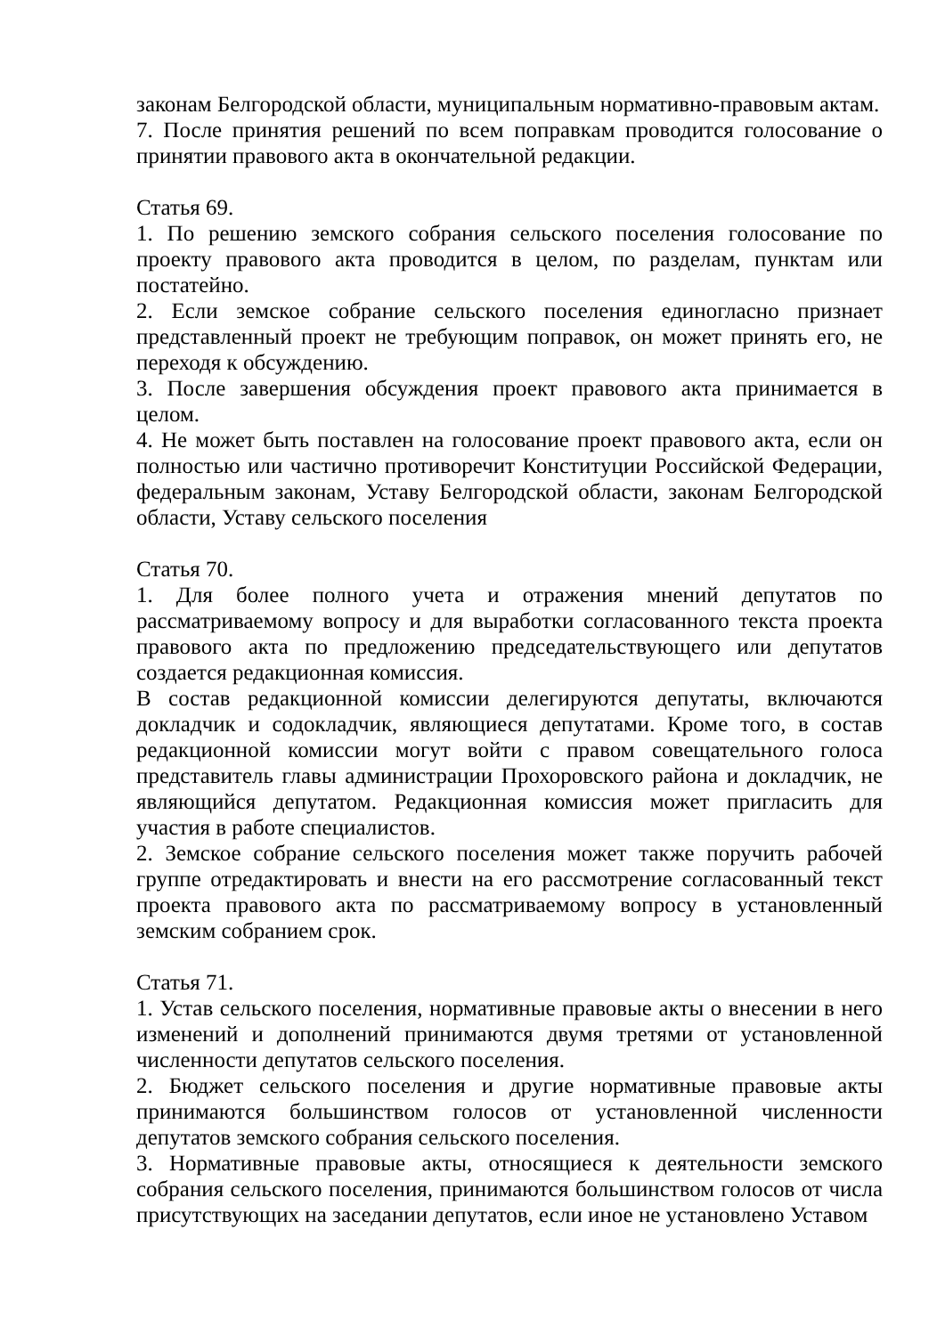законам Белгородской области, муниципальным нормативно-правовым актам.
7. После принятия решений по всем поправкам проводится голосование о принятии правового акта в окончательной редакции.
Статья 69.
1. По решению земского собрания сельского поселения голосование по проекту правового акта проводится в целом, по разделам, пунктам или постатейно.
2. Если земское собрание сельского поселения единогласно признает представленный проект не требующим поправок, он может принять его, не переходя к обсуждению.
3. После завершения обсуждения проект правового акта принимается в целом.
4. Не может быть поставлен на голосование проект правового акта, если он полностью или частично противоречит Конституции Российской Федерации, федеральным законам, Уставу Белгородской области, законам Белгородской области, Уставу сельского поселения
Статья 70.
1. Для более полного учета и отражения мнений депутатов по рассматриваемому вопросу и для выработки согласованного текста проекта правового акта по предложению председательствующего или депутатов создается редакционная комиссия.
В состав редакционной комиссии делегируются депутаты, включаются докладчик и содокладчик, являющиеся депутатами. Кроме того, в состав редакционной комиссии могут войти с правом совещательного голоса представитель главы администрации Прохоровского района и докладчик, не являющийся депутатом. Редакционная комиссия может пригласить для участия в работе специалистов.
2. Земское собрание сельского поселения может также поручить рабочей группе отредактировать и внести на его рассмотрение согласованный текст проекта правового акта по рассматриваемому вопросу в установленный земским собранием срок.
Статья 71.
1. Устав сельского поселения, нормативные правовые акты о внесении в него изменений и дополнений принимаются двумя третями от установленной численности депутатов сельского поселения.
2. Бюджет сельского поселения и другие нормативные правовые акты принимаются большинством голосов от установленной численности депутатов земского собрания сельского поселения.
3. Нормативные правовые акты, относящиеся к деятельности земского собрания сельского поселения, принимаются большинством голосов от числа присутствующих на заседании депутатов, если иное не установлено Уставом